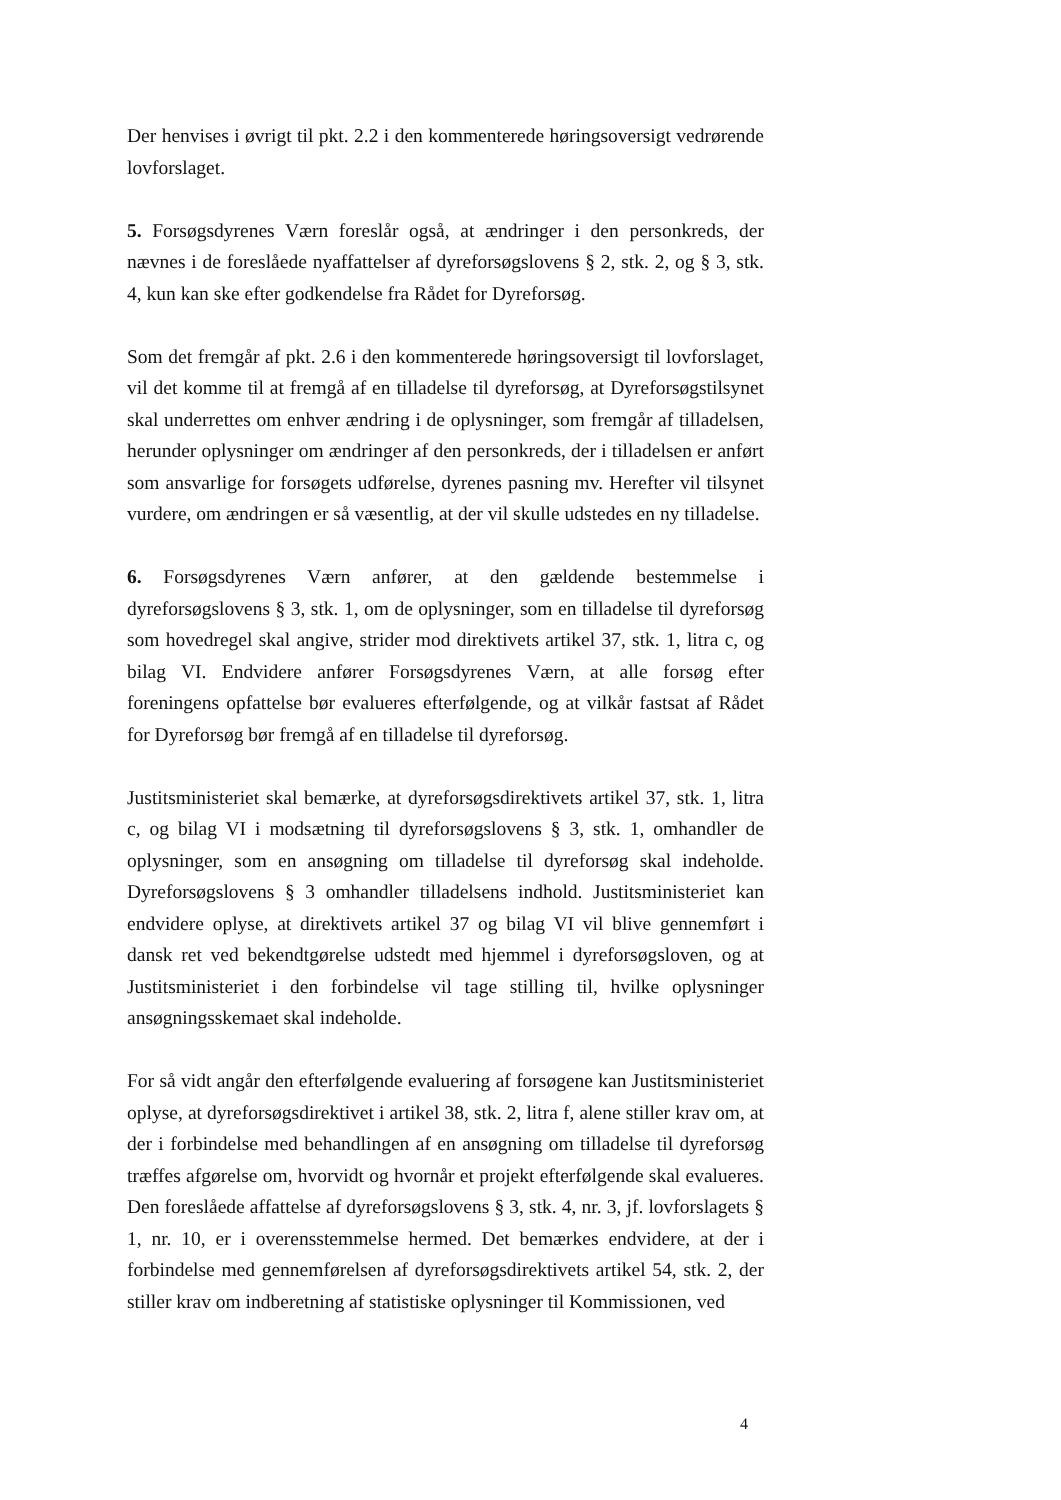Der henvises i øvrigt til pkt. 2.2 i den kommenterede høringsoversigt vedrørende lovforslaget.
5. Forsøgsdyrenes Værn foreslår også, at ændringer i den personkreds, der nævnes i de foreslåede nyaffattelser af dyreforsøgslovens § 2, stk. 2, og § 3, stk. 4, kun kan ske efter godkendelse fra Rådet for Dyreforsøg.
Som det fremgår af pkt. 2.6 i den kommenterede høringsoversigt til lovforslaget, vil det komme til at fremgå af en tilladelse til dyreforsøg, at Dyreforsøgstilsynet skal underrettes om enhver ændring i de oplysninger, som fremgår af tilladelsen, herunder oplysninger om ændringer af den personkreds, der i tilladelsen er anført som ansvarlige for forsøgets udførelse, dyrenes pasning mv. Herefter vil tilsynet vurdere, om ændringen er så væsentlig, at der vil skulle udstedes en ny tilladelse.
6. Forsøgsdyrenes Værn anfører, at den gældende bestemmelse i dyreforsøgslovens § 3, stk. 1, om de oplysninger, som en tilladelse til dyreforsøg som hovedregel skal angive, strider mod direktivets artikel 37, stk. 1, litra c, og bilag VI. Endvidere anfører Forsøgsdyrenes Værn, at alle forsøg efter foreningens opfattelse bør evalueres efterfølgende, og at vilkår fastsat af Rådet for Dyreforsøg bør fremgå af en tilladelse til dyreforsøg.
Justitsministeriet skal bemærke, at dyreforsøgsdirektivets artikel 37, stk. 1, litra c, og bilag VI i modsætning til dyreforsøgslovens § 3, stk. 1, omhandler de oplysninger, som en ansøgning om tilladelse til dyreforsøg skal indeholde. Dyreforsøgslovens § 3 omhandler tilladelsens indhold. Justitsministeriet kan endvidere oplyse, at direktivets artikel 37 og bilag VI vil blive gennemført i dansk ret ved bekendtgørelse udstedt med hjemmel i dyreforsøgsloven, og at Justitsministeriet i den forbindelse vil tage stilling til, hvilke oplysninger ansøgningsskemaet skal indeholde.
For så vidt angår den efterfølgende evaluering af forsøgene kan Justitsministeriet oplyse, at dyreforsøgsdirektivet i artikel 38, stk. 2, litra f, alene stiller krav om, at der i forbindelse med behandlingen af en ansøgning om tilladelse til dyreforsøg træffes afgørelse om, hvorvidt og hvornår et projekt efterfølgende skal evalueres. Den foreslåede affattelse af dyreforsøgslovens § 3, stk. 4, nr. 3, jf. lovforslagets § 1, nr. 10, er i overensstemmelse hermed. Det bemærkes endvidere, at der i forbindelse med gennemførelsen af dyreforsøgsdirektivets artikel 54, stk. 2, der stiller krav om indberetning af statistiske oplysninger til Kommissionen, ved
4